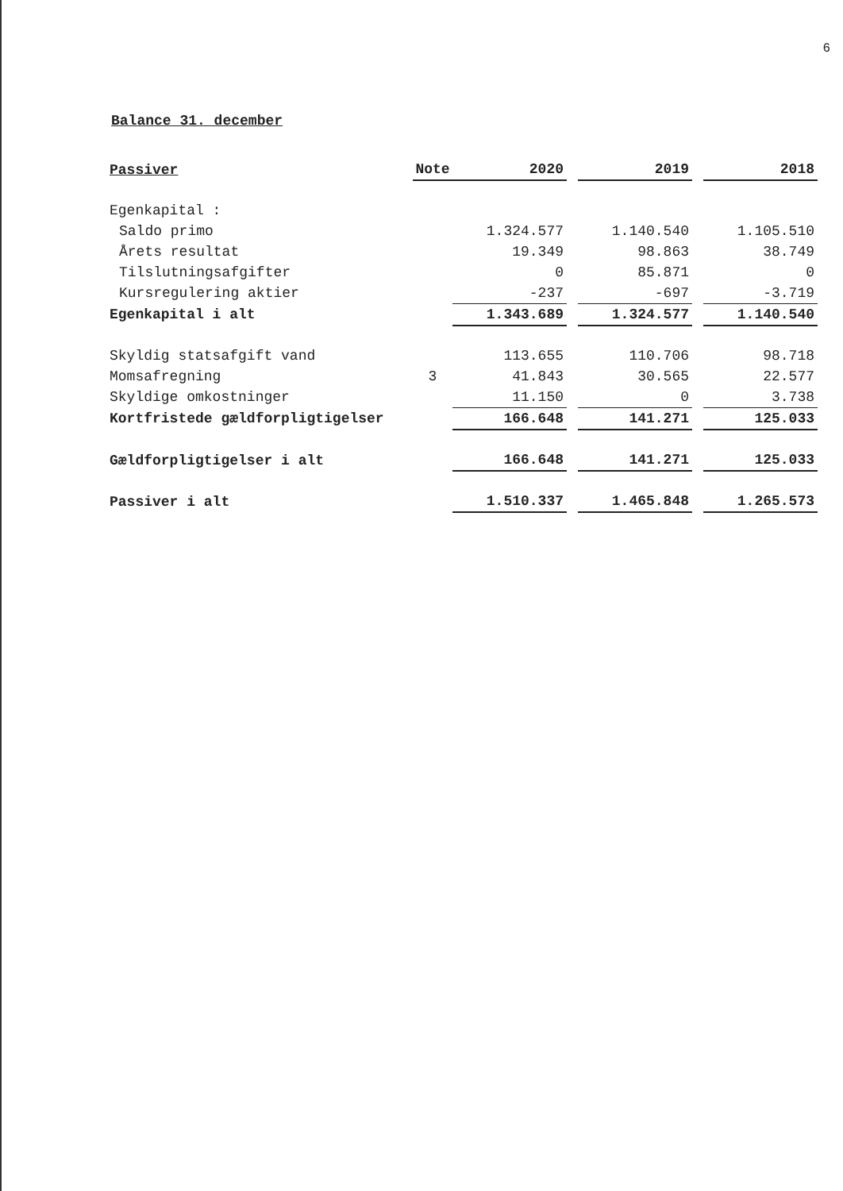6
Balance 31. december
| Passiver | Note | 2020 | | 2019 | | 2018 |
| --- | --- | --- | --- | --- | --- | --- |
| Egenkapital : | | | | | | |
| Saldo primo | | 1.324.577 | | 1.140.540 | | 1.105.510 |
| Årets resultat | | 19.349 | | 98.863 | | 38.749 |
| Tilslutningsafgifter | | 0 | | 85.871 | | 0 |
| Kursregulering aktier | | -237 | | -697 | | -3.719 |
| Egenkapital i alt | | 1.343.689 | | 1.324.577 | | 1.140.540 |
| Skyldig statsafgift vand | | 113.655 | | 110.706 | | 98.718 |
| Momsafregning | 3 | 41.843 | | 30.565 | | 22.577 |
| Skyldige omkostninger | | 11.150 | | 0 | | 3.738 |
| Kortfristede gældforpligtigelser | | 166.648 | | 141.271 | | 125.033 |
| Gældforpligtigelser i alt | | 166.648 | | 141.271 | | 125.033 |
| Passiver i alt | | 1.510.337 | | 1.465.848 | | 1.265.573 |